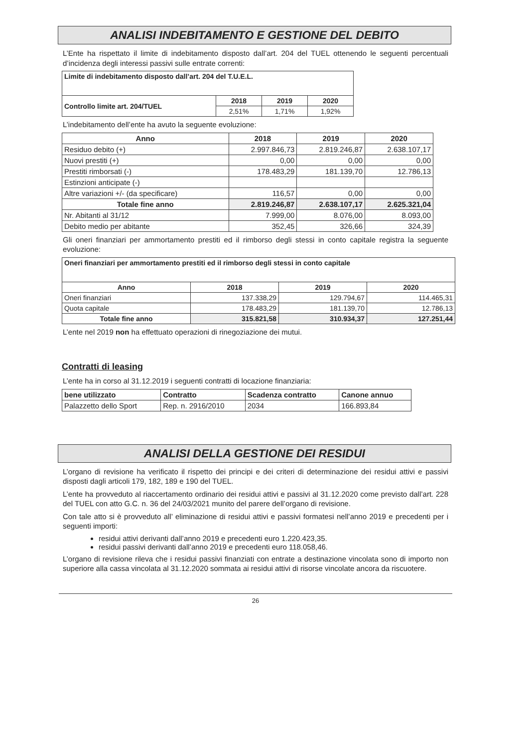ANALISI INDEBITAMENTO E GESTIONE DEL DEBITO
L’Ente ha rispettato il limite di indebitamento disposto dall’art. 204 del TUEL ottenendo le seguenti percentuali d’incidenza degli interessi passivi sulle entrate correnti:
| Limite di indebitamento disposto dall’art. 204 del T.U.E.L. | | | |
| Controllo limite art. 204/TUEL | 2018 | 2019 | 2020 |
| | 2,51% | 1,71% | 1,92% |
L’indebitamento dell’ente ha avuto la seguente evoluzione:
| Anno | 2018 | 2019 | 2020 |
| --- | --- | --- | --- |
| Residuo debito (+) | 2.997.846,73 | 2.819.246,87 | 2.638.107,17 |
| Nuovi prestiti (+) | 0,00 | 0,00 | 0,00 |
| Prestiti rimborsati (-) | 178.483,29 | 181.139,70 | 12.786,13 |
| Estinzioni anticipate (-) | | | |
| Altre variazioni +/- (da specificare) | 116,57 | 0,00 | 0,00 |
| Totale fine anno | 2.819.246,87 | 2.638.107,17 | 2.625.321,04 |
| Nr. Abitanti al 31/12 | 7.999,00 | 8.076,00 | 8.093,00 |
| Debito medio per abitante | 352,45 | 326,66 | 324,39 |
Gli oneri finanziari per ammortamento prestiti ed il rimborso degli stessi in conto capitale registra la seguente evoluzione:
| Oneri finanziari per ammortamento prestiti ed il rimborso degli stessi in conto capitale | | | |
| Anno | 2018 | 2019 | 2020 |
| Oneri finanziari | 137.338,29 | 129.794,67 | 114.465,31 |
| Quota capitale | 178.483,29 | 181.139,70 | 12.786,13 |
| Totale fine anno | 315.821,58 | 310.934,37 | 127.251,44 |
L’ente nel 2019 non ha effettuato operazioni di rinegoziazione dei mutui.
Contratti di leasing
L’ente ha in corso al 31.12.2019 i seguenti contratti di locazione finanziaria:
| bene utilizzato | Contratto | Scadenza contratto | Canone annuo |
| --- | --- | --- | --- |
| Palazzetto dello Sport | Rep. n. 2916/2010 | 2034 | 166.893,84 |
ANALISI DELLA GESTIONE DEI RESIDUI
L’organo di revisione ha verificato il rispetto dei principi e dei criteri di determinazione dei residui attivi e passivi disposti dagli articoli 179, 182, 189 e 190 del TUEL.
L’ente ha provveduto al riaccertamento ordinario dei residui attivi e passivi al 31.12.2020 come previsto dall’art. 228 del TUEL con atto G.C. n. 36 del 24/03/2021 munito del parere dell’organo di revisione.
Con tale atto si è provveduto all’ eliminazione di residui attivi e passivi formatesi nell’anno 2019 e precedenti per i seguenti importi:
residui attivi derivanti dall’anno 2019 e precedenti euro 1.220.423,35.
residui passivi derivanti dall’anno 2019 e precedenti euro 118.058,46.
L’organo di revisione rileva che i residui passivi finanziati con entrate a destinazione vincolata sono di importo non superiore alla cassa vincolata al 31.12.2020 sommata ai residui attivi di risorse vincolate ancora da riscuotere.
26